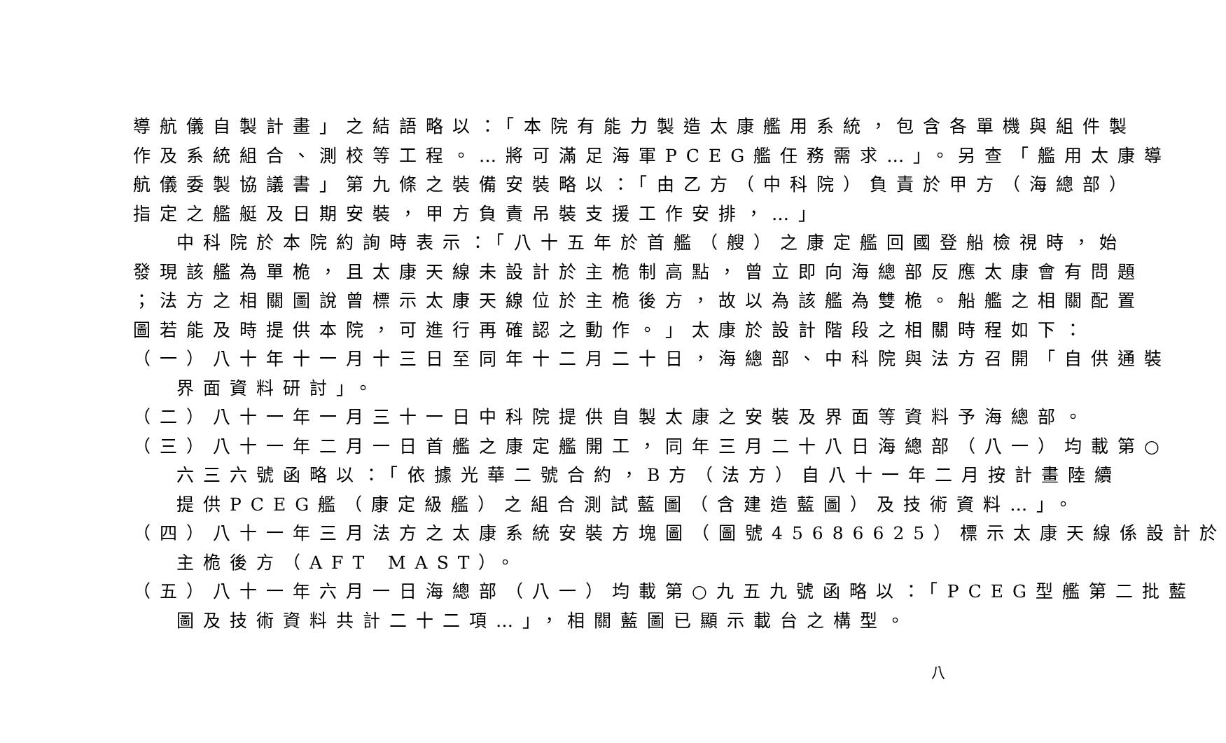導航儀自製計畫」之結語略以：「本院有能力製造太康艦用系統，包含各單機與組件製
作及系統組合、測校等工程。…將可滿足海軍PCEG艦任務需求…」。另查「艦用太康導
航儀委製協議書」第九條之裝備安裝略以：「由乙方（中科院）負責於甲方（海總部）
指定之艦艇及日期安裝，甲方負責吊裝支援工作安排，…」
中科院於本院約詢時表示：「八十五年於首艦（艘）之康定艦回國登船檢視時，始
發現該艦為單桅，且太康天線未設計於主桅制高點，曾立即向海總部反應太康會有問題
；法方之相關圖說曾標示太康天線位於主桅後方，故以為該艦為雙桅。船艦之相關配置
圖若能及時提供本院，可進行再確認之動作。」太康於設計階段之相關時程如下：
（一）八十年十一月十三日至同年十二月二十日，海總部、中科院與法方召開「自供通裝
界面資料研討」。
（二）八十一年一月三十一日中科院提供自製太康之安裝及界面等資料予海總部。
（三）八十一年二月一日首艦之康定艦開工，同年三月二十八日海總部（八一）均載第○
六三六號函略以：「依據光華二號合約，B方（法方）自八十一年二月按計畫陸續
提供PCEG艦（康定級艦）之組合測試藍圖（含建造藍圖）及技術資料…」。
（四）八十一年三月法方之太康系統安裝方塊圖（圖號45686625）標示太康天線係設計於
主桅後方（AFT MAST）。
（五）八十一年六月一日海總部（八一）均載第○九五九號函略以：「PCEG型艦第二批藍
圖及技術資料共計二十二項…」，相關藍圖已顯示載台之構型。
八